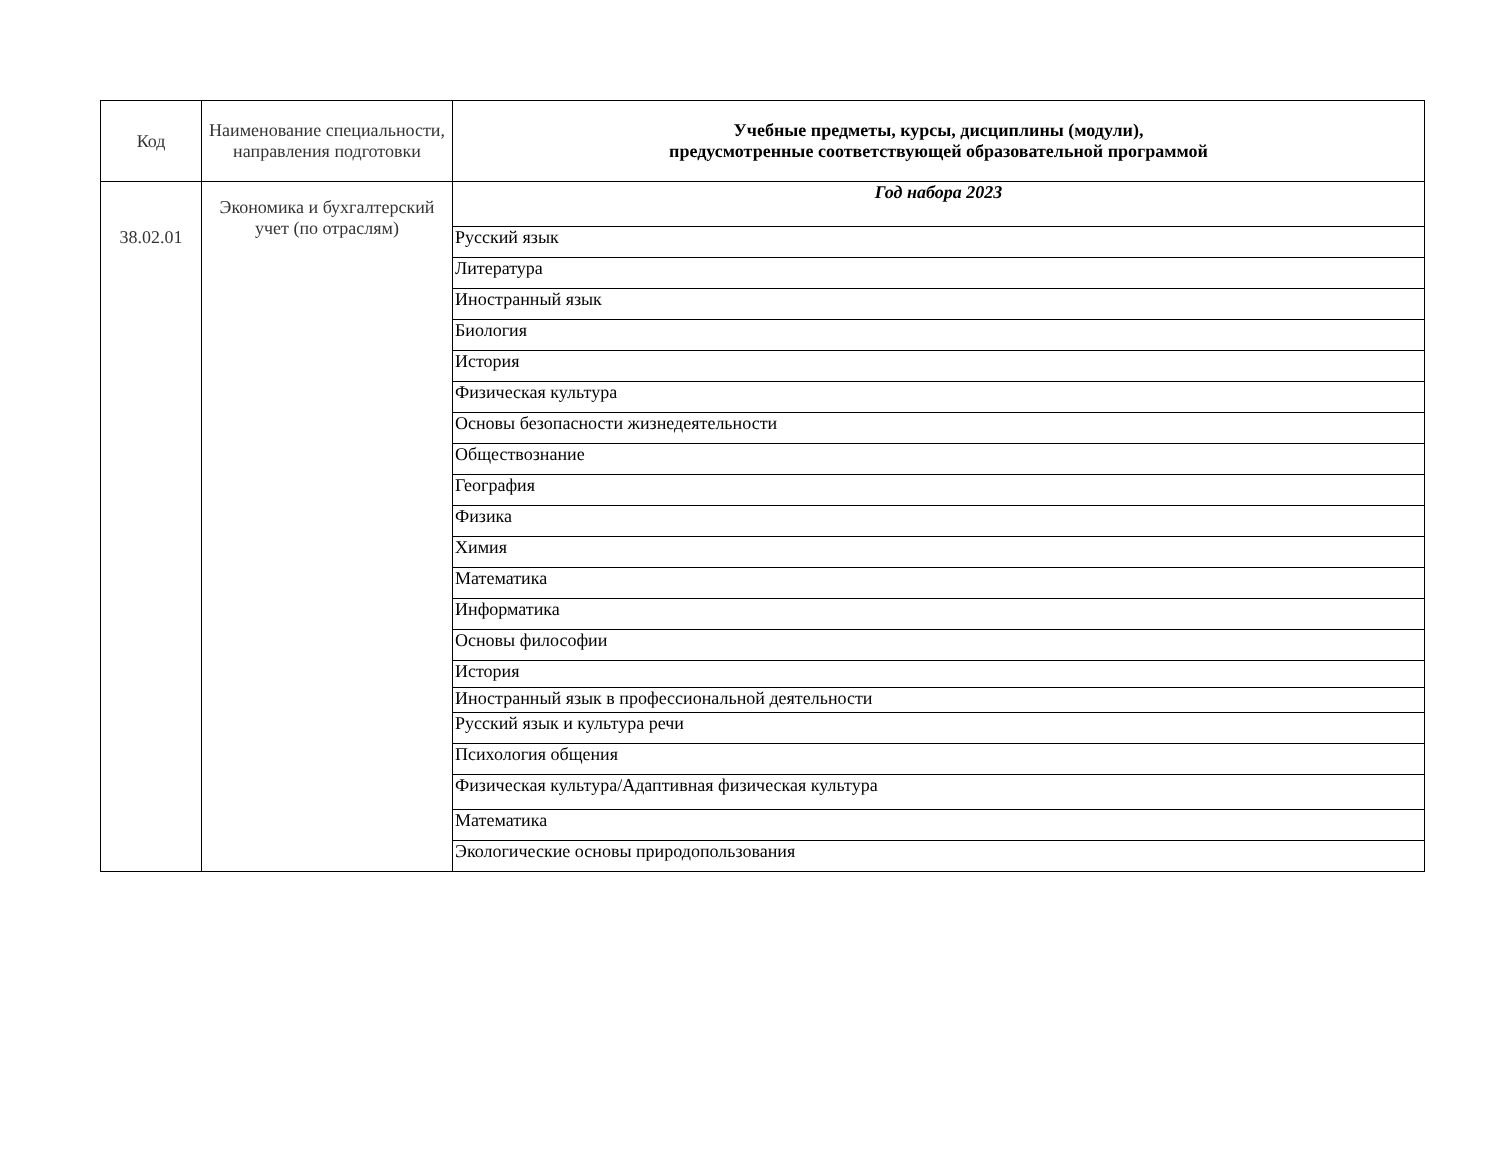| Код | Наименование специальности, направления подготовки | Учебные предметы, курсы, дисциплины (модули), предусмотренные соответствующей образовательной программой |
| 38.02.01 | Экономика и бухгалтерский учет (по отраслям) | Год набора 2023 |
| | | Русский язык |
| | | Литература |
| | | Иностранный язык |
| | | Биология |
| | | История |
| | | Физическая культура |
| | | Основы безопасности жизнедеятельности |
| | | Обществознание |
| | | География |
| | | Физика |
| | | Химия |
| | | Математика |
| | | Информатика |
| | | Основы философии |
| | | История |
| | | Иностранный язык в профессиональной деятельности |
| | | Русский язык и культура речи |
| | | Психология общения |
| | | Физическая культура/Адаптивная физическая культура |
| | | Математика |
| | | Экологические основы природопользования |